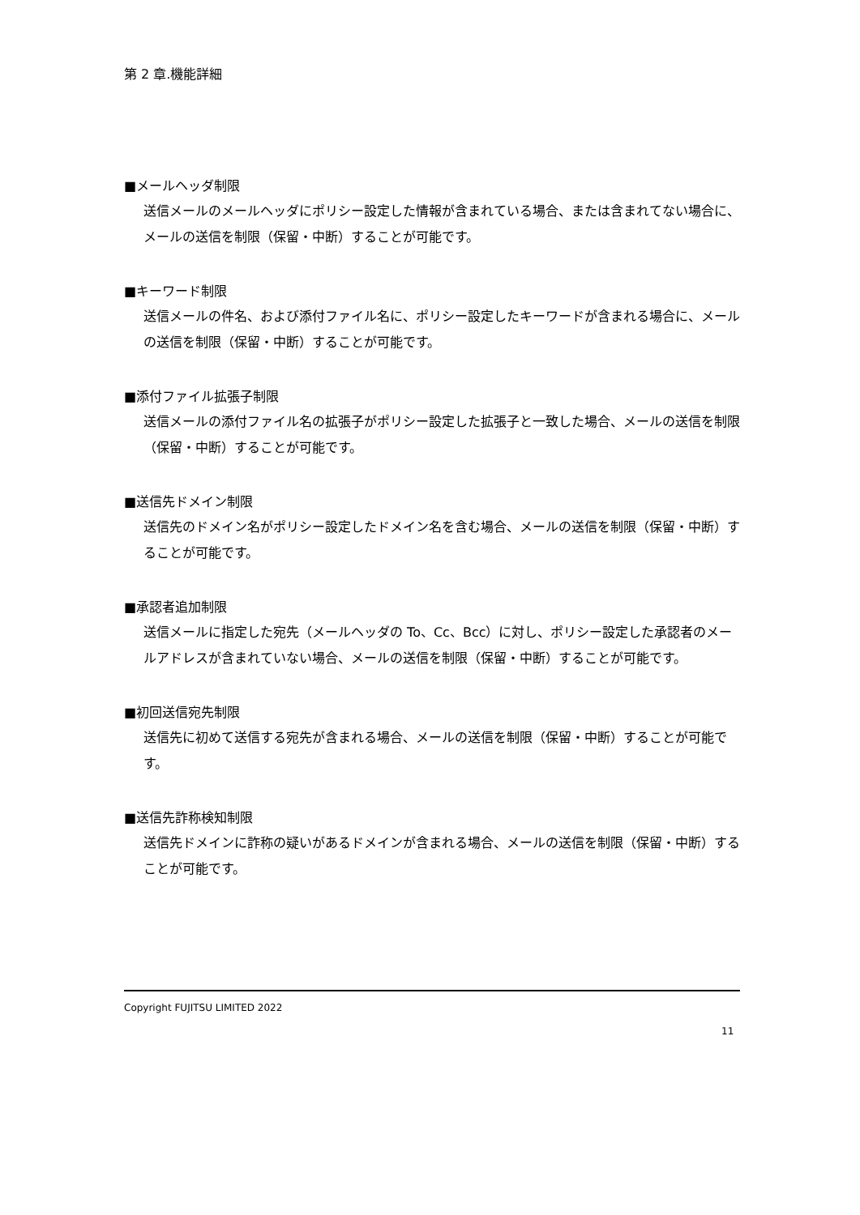第 2 章.機能詳細
■メールヘッダ制限
送信メールのメールヘッダにポリシー設定した情報が含まれている場合、または含まれてない場合に、メールの送信を制限（保留・中断）することが可能です。
■キーワード制限
送信メールの件名、および添付ファイル名に、ポリシー設定したキーワードが含まれる場合に、メールの送信を制限（保留・中断）することが可能です。
■添付ファイル拡張子制限
送信メールの添付ファイル名の拡張子がポリシー設定した拡張子と一致した場合、メールの送信を制限（保留・中断）することが可能です。
■送信先ドメイン制限
送信先のドメイン名がポリシー設定したドメイン名を含む場合、メールの送信を制限（保留・中断）することが可能です。
■承認者追加制限
送信メールに指定した宛先（メールヘッダの To、Cc、Bcc）に対し、ポリシー設定した承認者のメールアドレスが含まれていない場合、メールの送信を制限（保留・中断）することが可能です。
■初回送信宛先制限
送信先に初めて送信する宛先が含まれる場合、メールの送信を制限（保留・中断）することが可能です。
■送信先詐称検知制限
送信先ドメインに詐称の疑いがあるドメインが含まれる場合、メールの送信を制限（保留・中断）することが可能です。
Copyright FUJITSU LIMITED 2022
11